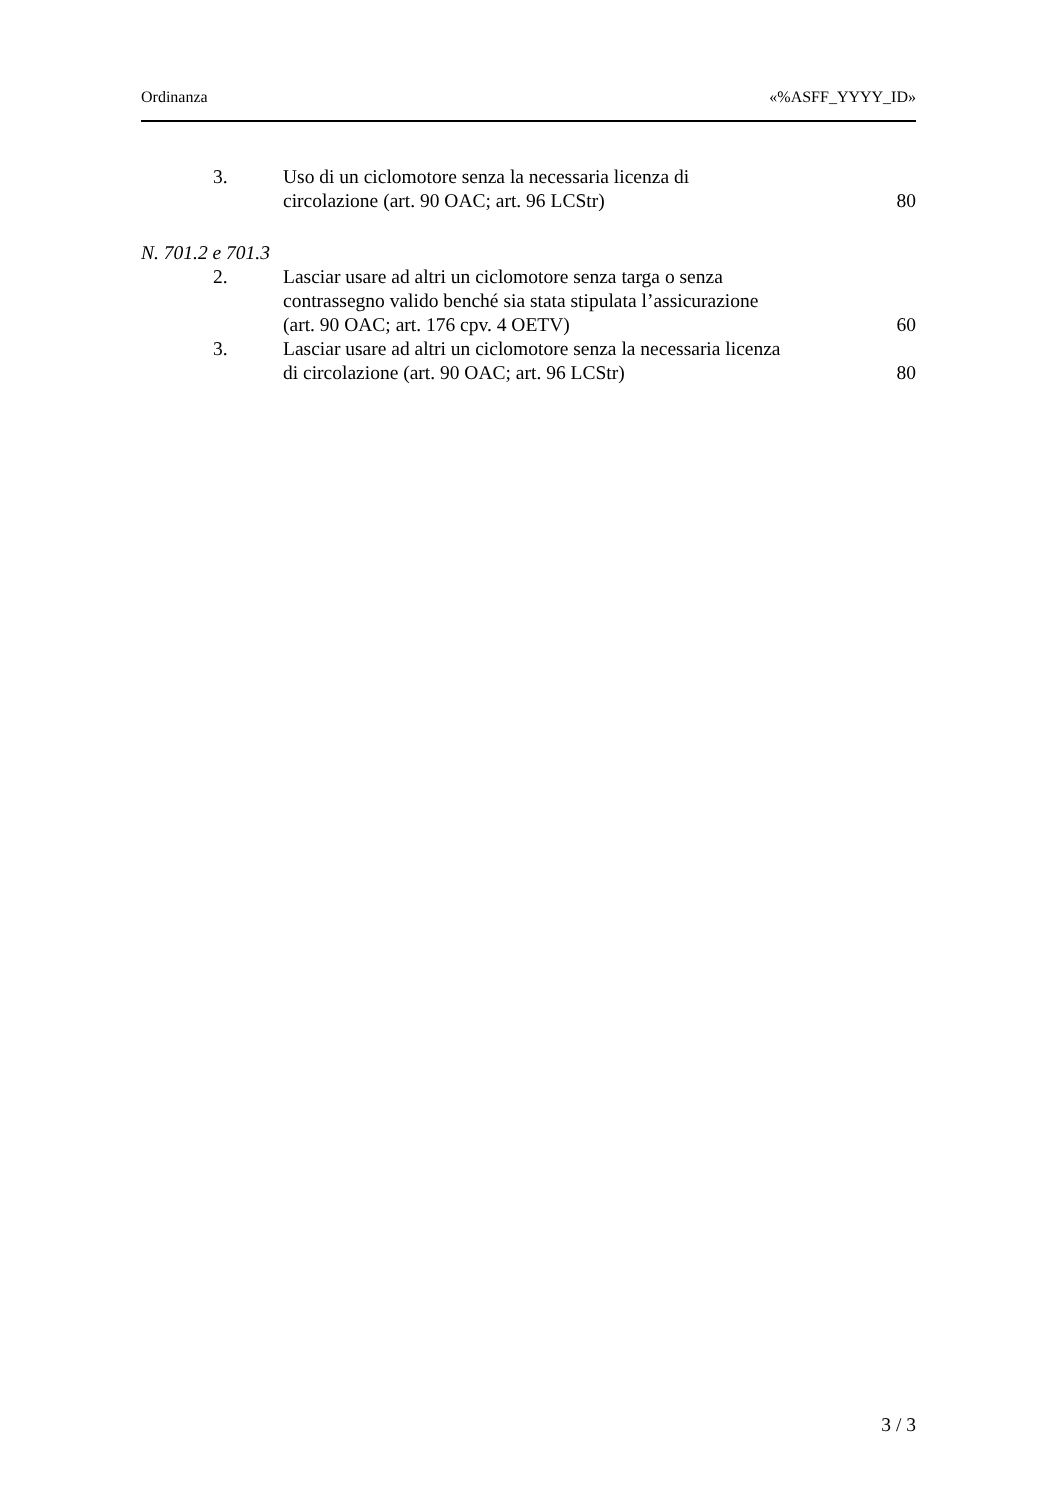Ordinanza «%ASFF_YYYY_ID»
3. Uso di un ciclomotore senza la necessaria licenza di
circolazione (art. 90 OAC; art. 96 LCStr)
80
N. 701.2 e 701.3
2. Lasciar usare ad altri un ciclomotore senza targa o senza
contrassegno valido benché sia stata stipulata l’assicurazione
(art. 90 OAC; art. 176 cpv. 4 OETV)
60
3. Lasciar usare ad altri un ciclomotore senza la necessaria licenza
di circolazione (art. 90 OAC; art. 96 LCStr)
80
3 / 3